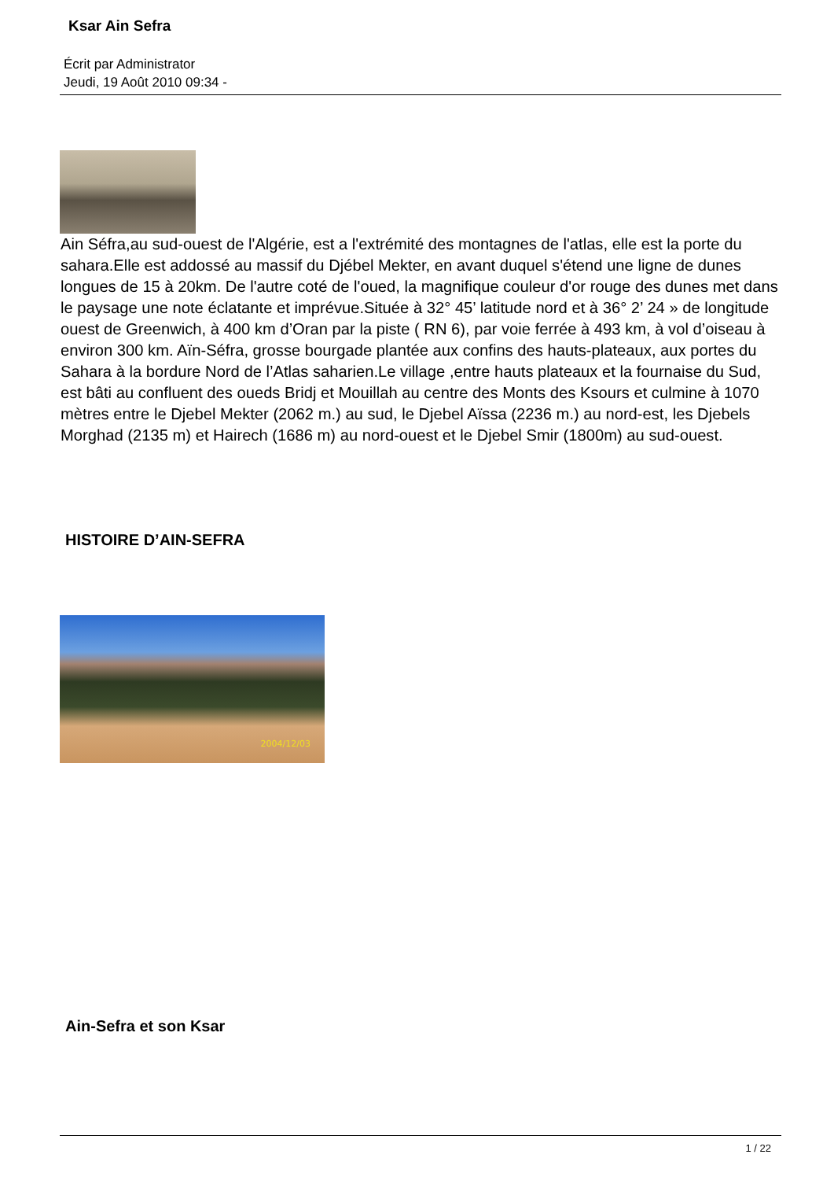Ksar Ain Sefra
Écrit par Administrator
Jeudi, 19 Août 2010 09:34 -
Ain Séfra,au sud-ouest de l'Algérie, est a l'extrémité des montagnes de l'atlas, elle est la porte du sahara.Elle est addossé au massif du Djébel Mekter, en avant duquel s'étend une ligne de dunes longues de 15 à 20km. De l'autre coté de l'oued, la magnifique couleur d'or rouge des dunes met dans le paysage une note éclatante et imprévue.Située à 32° 45’ latitude nord et à 36° 2’ 24 » de longitude ouest de Greenwich, à 400 km d’Oran par la piste ( RN 6), par voie ferrée à 493 km, à vol d’oiseau à environ 300 km. Aïn-Séfra, grosse bourgade plantée aux confins des hauts-plateaux, aux portes du Sahara à la bordure Nord de l’Atlas saharien.Le village ,entre hauts plateaux et la fournaise du Sud, est bâti au confluent des oueds Bridj et Mouillah au centre des Monts des Ksours et culmine à 1070 mètres entre le Djebel Mekter (2062 m.) au sud, le Djebel Aïssa (2236 m.) au nord-est, les Djebels Morghad (2135 m) et Hairech (1686 m) au nord-ouest et le Djebel Smir (1800m) au sud-ouest.
HISTOIRE D’AIN-SEFRA
2004/12/03
Ain-Sefra et son Ksar
1 / 22